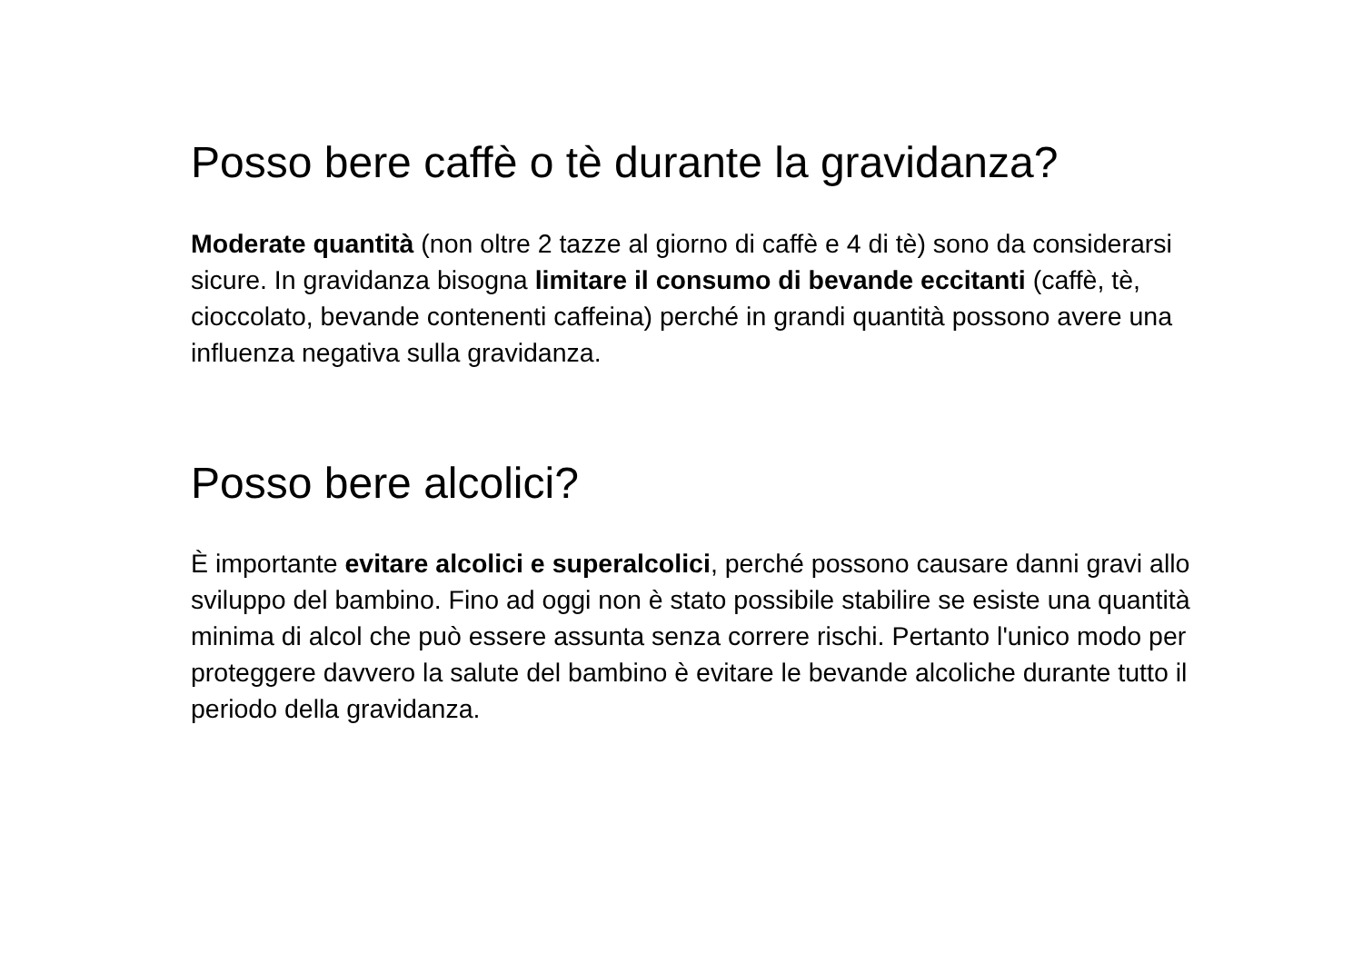Posso bere caffè o tè durante la gravidanza?
Moderate quantità (non oltre 2 tazze al giorno di caffè e 4 di tè) sono da considerarsi sicure. In gravidanza bisogna limitare il consumo di bevande eccitanti (caffè, tè, cioccolato, bevande contenenti caffeina) perché in grandi quantità possono avere una influenza negativa sulla gravidanza.
Posso bere alcolici?
È importante evitare alcolici e superalcolici, perché possono causare danni gravi allo sviluppo del bambino. Fino ad oggi non è stato possibile stabilire se esiste una quantità minima di alcol che può essere assunta senza correre rischi. Pertanto l'unico modo per proteggere davvero la salute del bambino è evitare le bevande alcoliche durante tutto il periodo della gravidanza.